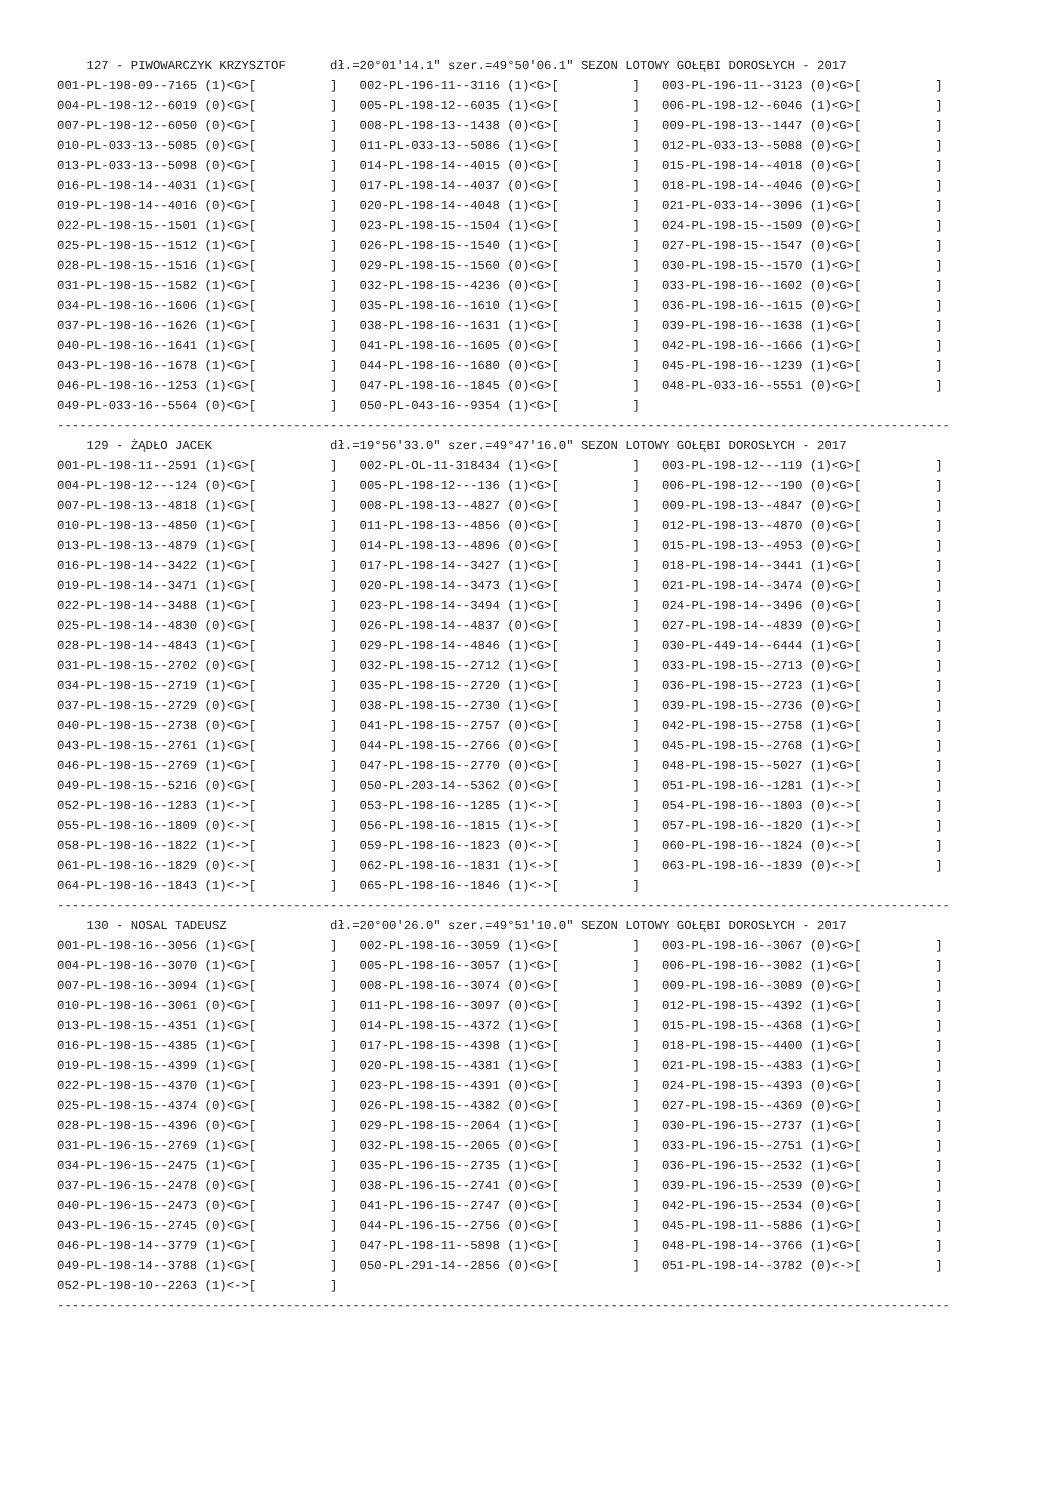127 - PIWOWARCZYK KRZYSZTOF      dł.=20°01'14.1" szer.=49°50'06.1" SEZON LOTOWY GOŁĘBI DOROSŁYCH - 2017
001-PL-198-09--7165 (1)<G>[          ]   002-PL-196-11--3116 (1)<G>[          ]   003-PL-196-11--3123 (0)<G>[          ]
004-PL-198-12--6019 (0)<G>[          ]   005-PL-198-12--6035 (1)<G>[          ]   006-PL-198-12--6046 (1)<G>[          ]
007-PL-198-12--6050 (0)<G>[          ]   008-PL-198-13--1438 (0)<G>[          ]   009-PL-198-13--1447 (0)<G>[          ]
010-PL-033-13--5085 (0)<G>[          ]   011-PL-033-13--5086 (1)<G>[          ]   012-PL-033-13--5088 (0)<G>[          ]
013-PL-033-13--5098 (0)<G>[          ]   014-PL-198-14--4015 (0)<G>[          ]   015-PL-198-14--4018 (0)<G>[          ]
016-PL-198-14--4031 (1)<G>[          ]   017-PL-198-14--4037 (0)<G>[          ]   018-PL-198-14--4046 (0)<G>[          ]
019-PL-198-14--4016 (0)<G>[          ]   020-PL-198-14--4048 (1)<G>[          ]   021-PL-033-14--3096 (1)<G>[          ]
022-PL-198-15--1501 (1)<G>[          ]   023-PL-198-15--1504 (1)<G>[          ]   024-PL-198-15--1509 (0)<G>[          ]
025-PL-198-15--1512 (1)<G>[          ]   026-PL-198-15--1540 (1)<G>[          ]   027-PL-198-15--1547 (0)<G>[          ]
028-PL-198-15--1516 (1)<G>[          ]   029-PL-198-15--1560 (0)<G>[          ]   030-PL-198-15--1570 (1)<G>[          ]
031-PL-198-15--1582 (1)<G>[          ]   032-PL-198-15--4236 (0)<G>[          ]   033-PL-198-16--1602 (0)<G>[          ]
034-PL-198-16--1606 (1)<G>[          ]   035-PL-198-16--1610 (1)<G>[          ]   036-PL-198-16--1615 (0)<G>[          ]
037-PL-198-16--1626 (1)<G>[          ]   038-PL-198-16--1631 (1)<G>[          ]   039-PL-198-16--1638 (1)<G>[          ]
040-PL-198-16--1641 (1)<G>[          ]   041-PL-198-16--1605 (0)<G>[          ]   042-PL-198-16--1666 (1)<G>[          ]
043-PL-198-16--1678 (1)<G>[          ]   044-PL-198-16--1680 (0)<G>[          ]   045-PL-198-16--1239 (1)<G>[          ]
046-PL-198-16--1253 (1)<G>[          ]   047-PL-198-16--1845 (0)<G>[          ]   048-PL-033-16--5551 (0)<G>[          ]
049-PL-033-16--5564 (0)<G>[          ]   050-PL-043-16--9354 (1)<G>[          ]
-------------------------------------------------------------------------------------------------------------------------
    129 - ŻĄDŁO JACEK                dł.=19°56'33.0" szer.=49°47'16.0" SEZON LOTOWY GOŁĘBI DOROSŁYCH - 2017
001-PL-198-11--2591 (1)<G>[          ]   002-PL-OL-11-318434 (1)<G>[          ]   003-PL-198-12---119 (1)<G>[          ]
004-PL-198-12---124 (0)<G>[          ]   005-PL-198-12---136 (1)<G>[          ]   006-PL-198-12---190 (0)<G>[          ]
007-PL-198-13--4818 (1)<G>[          ]   008-PL-198-13--4827 (0)<G>[          ]   009-PL-198-13--4847 (0)<G>[          ]
010-PL-198-13--4850 (1)<G>[          ]   011-PL-198-13--4856 (0)<G>[          ]   012-PL-198-13--4870 (0)<G>[          ]
013-PL-198-13--4879 (1)<G>[          ]   014-PL-198-13--4896 (0)<G>[          ]   015-PL-198-13--4953 (0)<G>[          ]
016-PL-198-14--3422 (1)<G>[          ]   017-PL-198-14--3427 (1)<G>[          ]   018-PL-198-14--3441 (1)<G>[          ]
019-PL-198-14--3471 (1)<G>[          ]   020-PL-198-14--3473 (1)<G>[          ]   021-PL-198-14--3474 (0)<G>[          ]
022-PL-198-14--3488 (1)<G>[          ]   023-PL-198-14--3494 (1)<G>[          ]   024-PL-198-14--3496 (0)<G>[          ]
025-PL-198-14--4830 (0)<G>[          ]   026-PL-198-14--4837 (0)<G>[          ]   027-PL-198-14--4839 (0)<G>[          ]
028-PL-198-14--4843 (1)<G>[          ]   029-PL-198-14--4846 (1)<G>[          ]   030-PL-449-14--6444 (1)<G>[          ]
031-PL-198-15--2702 (0)<G>[          ]   032-PL-198-15--2712 (1)<G>[          ]   033-PL-198-15--2713 (0)<G>[          ]
034-PL-198-15--2719 (1)<G>[          ]   035-PL-198-15--2720 (1)<G>[          ]   036-PL-198-15--2723 (1)<G>[          ]
037-PL-198-15--2729 (0)<G>[          ]   038-PL-198-15--2730 (1)<G>[          ]   039-PL-198-15--2736 (0)<G>[          ]
040-PL-198-15--2738 (0)<G>[          ]   041-PL-198-15--2757 (0)<G>[          ]   042-PL-198-15--2758 (1)<G>[          ]
043-PL-198-15--2761 (1)<G>[          ]   044-PL-198-15--2766 (0)<G>[          ]   045-PL-198-15--2768 (1)<G>[          ]
046-PL-198-15--2769 (1)<G>[          ]   047-PL-198-15--2770 (0)<G>[          ]   048-PL-198-15--5027 (1)<G>[          ]
049-PL-198-15--5216 (0)<G>[          ]   050-PL-203-14--5362 (0)<G>[          ]   051-PL-198-16--1281 (1)<->[          ]
052-PL-198-16--1283 (1)<->[          ]   053-PL-198-16--1285 (1)<->[          ]   054-PL-198-16--1803 (0)<->[          ]
055-PL-198-16--1809 (0)<->[          ]   056-PL-198-16--1815 (1)<->[          ]   057-PL-198-16--1820 (1)<->[          ]
058-PL-198-16--1822 (1)<->[          ]   059-PL-198-16--1823 (0)<->[          ]   060-PL-198-16--1824 (0)<->[          ]
061-PL-198-16--1829 (0)<->[          ]   062-PL-198-16--1831 (1)<->[          ]   063-PL-198-16--1839 (0)<->[          ]
064-PL-198-16--1843 (1)<->[          ]   065-PL-198-16--1846 (1)<->[          ]
-------------------------------------------------------------------------------------------------------------------------
    130 - NOSAL TADEUSZ              dł.=20°00'26.0" szer.=49°51'10.0" SEZON LOTOWY GOŁĘBI DOROSŁYCH - 2017
001-PL-198-16--3056 (1)<G>[          ]   002-PL-198-16--3059 (1)<G>[          ]   003-PL-198-16--3067 (0)<G>[          ]
004-PL-198-16--3070 (1)<G>[          ]   005-PL-198-16--3057 (1)<G>[          ]   006-PL-198-16--3082 (1)<G>[          ]
007-PL-198-16--3094 (1)<G>[          ]   008-PL-198-16--3074 (0)<G>[          ]   009-PL-198-16--3089 (0)<G>[          ]
010-PL-198-16--3061 (0)<G>[          ]   011-PL-198-16--3097 (0)<G>[          ]   012-PL-198-15--4392 (1)<G>[          ]
013-PL-198-15--4351 (1)<G>[          ]   014-PL-198-15--4372 (1)<G>[          ]   015-PL-198-15--4368 (1)<G>[          ]
016-PL-198-15--4385 (1)<G>[          ]   017-PL-198-15--4398 (1)<G>[          ]   018-PL-198-15--4400 (1)<G>[          ]
019-PL-198-15--4399 (1)<G>[          ]   020-PL-198-15--4381 (1)<G>[          ]   021-PL-198-15--4383 (1)<G>[          ]
022-PL-198-15--4370 (1)<G>[          ]   023-PL-198-15--4391 (0)<G>[          ]   024-PL-198-15--4393 (0)<G>[          ]
025-PL-198-15--4374 (0)<G>[          ]   026-PL-198-15--4382 (0)<G>[          ]   027-PL-198-15--4369 (0)<G>[          ]
028-PL-198-15--4396 (0)<G>[          ]   029-PL-198-15--2064 (1)<G>[          ]   030-PL-196-15--2737 (1)<G>[          ]
031-PL-196-15--2769 (1)<G>[          ]   032-PL-198-15--2065 (0)<G>[          ]   033-PL-196-15--2751 (1)<G>[          ]
034-PL-196-15--2475 (1)<G>[          ]   035-PL-196-15--2735 (1)<G>[          ]   036-PL-196-15--2532 (1)<G>[          ]
037-PL-196-15--2478 (0)<G>[          ]   038-PL-196-15--2741 (0)<G>[          ]   039-PL-196-15--2539 (0)<G>[          ]
040-PL-196-15--2473 (0)<G>[          ]   041-PL-196-15--2747 (0)<G>[          ]   042-PL-196-15--2534 (0)<G>[          ]
043-PL-196-15--2745 (0)<G>[          ]   044-PL-196-15--2756 (0)<G>[          ]   045-PL-198-11--5886 (1)<G>[          ]
046-PL-198-14--3779 (1)<G>[          ]   047-PL-198-11--5898 (1)<G>[          ]   048-PL-198-14--3766 (1)<G>[          ]
049-PL-198-14--3788 (1)<G>[          ]   050-PL-291-14--2856 (0)<G>[          ]   051-PL-198-14--3782 (0)<->[          ]
052-PL-198-10--2263 (1)<->[          ]
-------------------------------------------------------------------------------------------------------------------------